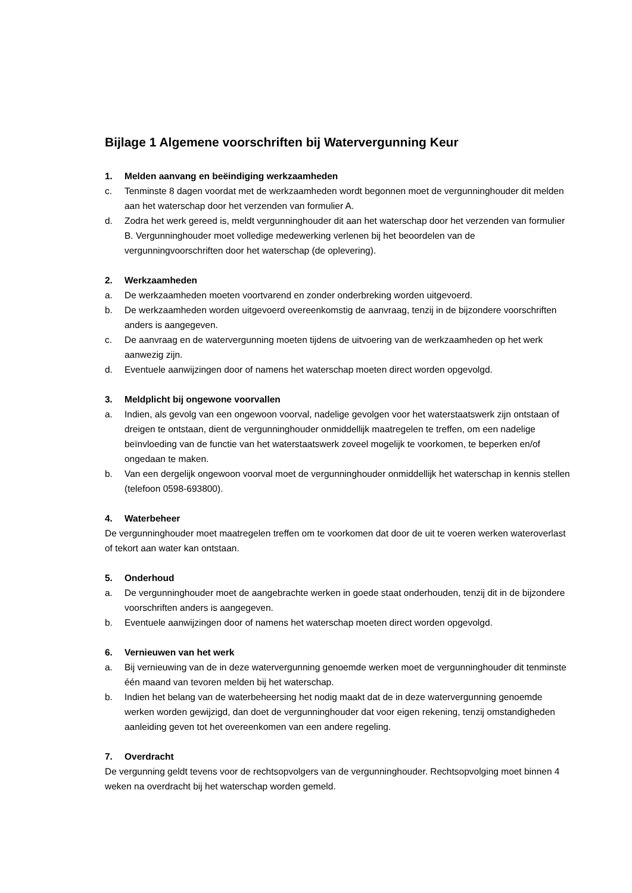Bijlage 1 Algemene voorschriften bij Watervergunning Keur
1. Melden aanvang en beëindiging werkzaamheden
c. Tenminste 8 dagen voordat met de werkzaamheden wordt begonnen moet de vergunninghouder dit melden aan het waterschap door het verzenden van formulier A.
d. Zodra het werk gereed is, meldt vergunninghouder dit aan het waterschap door het verzenden van formulier B. Vergunninghouder moet volledige medewerking verlenen bij het beoordelen van de vergunningvoorschriften door het waterschap (de oplevering).
2. Werkzaamheden
a. De werkzaamheden moeten voortvarend en zonder onderbreking worden uitgevoerd.
b. De werkzaamheden worden uitgevoerd overeenkomstig de aanvraag, tenzij in de bijzondere voorschriften anders is aangegeven.
c. De aanvraag en de watervergunning moeten tijdens de uitvoering van de werkzaamheden op het werk aanwezig zijn.
d. Eventuele aanwijzingen door of namens het waterschap moeten direct worden opgevolgd.
3. Meldplicht bij ongewone voorvallen
a. Indien, als gevolg van een ongewoon voorval, nadelige gevolgen voor het waterstaatswerk zijn ontstaan of dreigen te ontstaan, dient de vergunninghouder onmiddellijk maatregelen te treffen, om een nadelige beïnvloeding van de functie van het waterstaatswerk zoveel mogelijk te voorkomen, te beperken en/of ongedaan te maken.
b. Van een dergelijk ongewoon voorval moet de vergunninghouder onmiddellijk het waterschap in kennis stellen (telefoon 0598-693800).
4. Waterbeheer
De vergunninghouder moet maatregelen treffen om te voorkomen dat door de uit te voeren werken wateroverlast of tekort aan water kan ontstaan.
5. Onderhoud
a. De vergunninghouder moet de aangebrachte werken in goede staat onderhouden, tenzij dit in de bijzondere voorschriften anders is aangegeven.
b. Eventuele aanwijzingen door of namens het waterschap moeten direct worden opgevolgd.
6. Vernieuwen van het werk
a. Bij vernieuwing van de in deze watervergunning genoemde werken moet de vergunninghouder dit tenminste één maand van tevoren melden bij het waterschap.
b. Indien het belang van de waterbeheersing het nodig maakt dat de in deze watervergunning genoemde werken worden gewijzigd, dan doet de vergunninghouder dat voor eigen rekening, tenzij omstandigheden aanleiding geven tot het overeenkomen van een andere regeling.
7. Overdracht
De vergunning geldt tevens voor de rechtsopvolgers van de vergunninghouder. Rechtsopvolging moet binnen 4 weken na overdracht bij het waterschap worden gemeld.